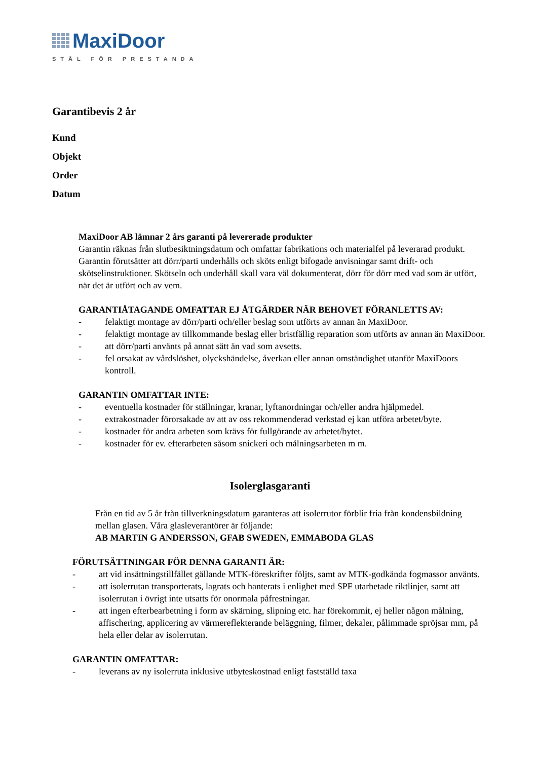MaxiDoor
STÅL FÖR PRESTANDA
Garantibevis 2 år
Kund
Objekt
Order
Datum
MaxiDoor AB lämnar 2 års garanti på levererade produkter
Garantin räknas från slutbesiktningsdatum och omfattar fabrikations och materialfel på leverarad produkt. Garantin förutsätter att dörr/parti underhålls och sköts enligt bifogade anvisningar samt drift- och skötselinstruktioner. Skötseln och underhåll skall vara väl dokumenterat, dörr för dörr med vad som är utfört, när det är utfört och av vem.
GARANTIÅTAGANDE OMFATTAR EJ ÅTGÄRDER NÄR BEHOVET FÖRANLETTS AV:
- felaktigt montage av dörr/parti och/eller beslag som utförts av annan än MaxiDoor.
- felaktigt montage av tillkommande beslag eller bristfällig reparation som utförts av annan än MaxiDoor.
- att dörr/parti använts på annat sätt än vad som avsetts.
- fel orsakat av vårdslöshet, olyckshändelse, åverkan eller annan omständighet utanför MaxiDoors kontroll.
GARANTIN OMFATTAR INTE:
- eventuella kostnader för ställningar, kranar, lyftanordningar och/eller andra hjälpmedel.
- extrakostnader förorsakade av att av oss rekommenderad verkstad ej kan utföra arbetet/byte.
- kostnader för andra arbeten som krävs för fullgörande av arbetet/bytet.
- kostnader för ev. efterarbeten såsom snickeri och målningsarbeten m m.
Isolerglasgaranti
Från en tid av 5 år från tillverkningsdatum garanteras att isolerrutor förblir fria från kondensbildning mellan glasen. Våra glasleverantörer är följande:
AB MARTIN G ANDERSSON, GFAB SWEDEN, EMMABODA GLAS
FÖRUTSÄTTNINGAR FÖR DENNA GARANTI ÄR:
- att vid insättningstillfället gällande MTK-föreskrifter följts, samt av MTK-godkända fogmassor använts.
- att isolerrutan transporterats, lagrats och hanterats i enlighet med SPF utarbetade riktlinjer, samt att isolerrutan i övrigt inte utsatts för onormala påfrestningar.
- att ingen efterbearbetning i form av skärning, slipning etc. har förekommit, ej heller någon målning, affischering, applicering av värmereflekterande beläggning, filmer, dekaler, pålimmade spröjsar mm, på hela eller delar av isolerrutan.
GARANTIN OMFATTAR:
- leverans av ny isolerruta inklusive utbyteskostnad enligt fastställd taxa